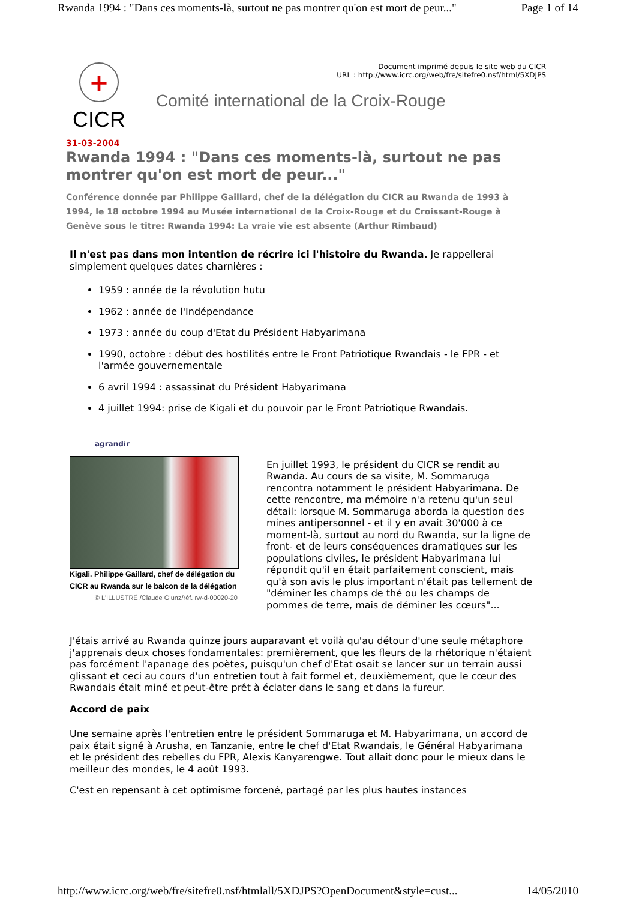Rwanda 1994 : "Dans ces moments-là, surtout ne pas montrer qu'on est mort de peur..." Page 1 of 14
+
CICR
Document imprimé depuis le site web du CICR
URL : http://www.icrc.org/web/fre/sitefre0.nsf/html/5XDJPS
Comité international de la Croix-Rouge
31-03-2004
Rwanda 1994 : "Dans ces moments-là, surtout ne pas montrer qu'on est mort de peur..."
Conférence donnée par Philippe Gaillard, chef de la délégation du CICR au Rwanda de 1993 à 1994, le 18 octobre 1994 au Musée international de la Croix-Rouge et du Croissant-Rouge à Genève sous le titre: Rwanda 1994: La vraie vie est absente (Arthur Rimbaud)
Il n'est pas dans mon intention de récrire ici l'histoire du Rwanda. Je rappellerai simplement quelques dates charnières :
1959 : année de la révolution hutu
1962 : année de l'Indépendance
1973 : année du coup d'Etat du Président Habyarimana
1990, octobre : début des hostilités entre le Front Patriotique Rwandais - le FPR - et l'armée gouvernementale
6 avril 1994 : assassinat du Président Habyarimana
4 juillet 1994: prise de Kigali et du pouvoir par le Front Patriotique Rwandais.
agrandir
Kigali. Philippe Gaillard, chef de délégation du CICR au Rwanda sur le balcon de la délégation
© L'ILLUSTRÉ /Claude Glunz/réf. rw-d-00020-20
En juillet 1993, le président du CICR se rendit au Rwanda. Au cours de sa visite, M. Sommaruga rencontra notamment le président Habyarimana. De cette rencontre, ma mémoire n'a retenu qu'un seul détail: lorsque M. Sommaruga aborda la question des mines antipersonnel - et il y en avait 30'000 à ce moment-là, surtout au nord du Rwanda, sur la ligne de front- et de leurs conséquences dramatiques sur les populations civiles, le président Habyarimana lui répondit qu'il en était parfaitement conscient, mais qu'à son avis le plus important n'était pas tellement de "déminer les champs de thé ou les champs de pommes de terre, mais de déminer les cœurs"...
J'étais arrivé au Rwanda quinze jours auparavant et voilà qu'au détour d'une seule métaphore j'apprenais deux choses fondamentales: premièrement, que les fleurs de la rhétorique n'étaient pas forcément l'apanage des poètes, puisqu'un chef d'Etat osait se lancer sur un terrain aussi glissant et ceci au cours d'un entretien tout à fait formel et, deuxièmement, que le cœur des Rwandais était miné et peut-être prêt à éclater dans le sang et dans la fureur.
Accord de paix
Une semaine après l'entretien entre le président Sommaruga et M. Habyarimana, un accord de paix était signé à Arusha, en Tanzanie, entre le chef d'Etat Rwandais, le Général Habyarimana et le président des rebelles du FPR, Alexis Kanyarengwe. Tout allait donc pour le mieux dans le meilleur des mondes, le 4 août 1993.
C'est en repensant à cet optimisme forcené, partagé par les plus hautes instances
http://www.icrc.org/web/fre/sitefre0.nsf/htmlall/5XDJPS?OpenDocument&style=cust... 14/05/2010